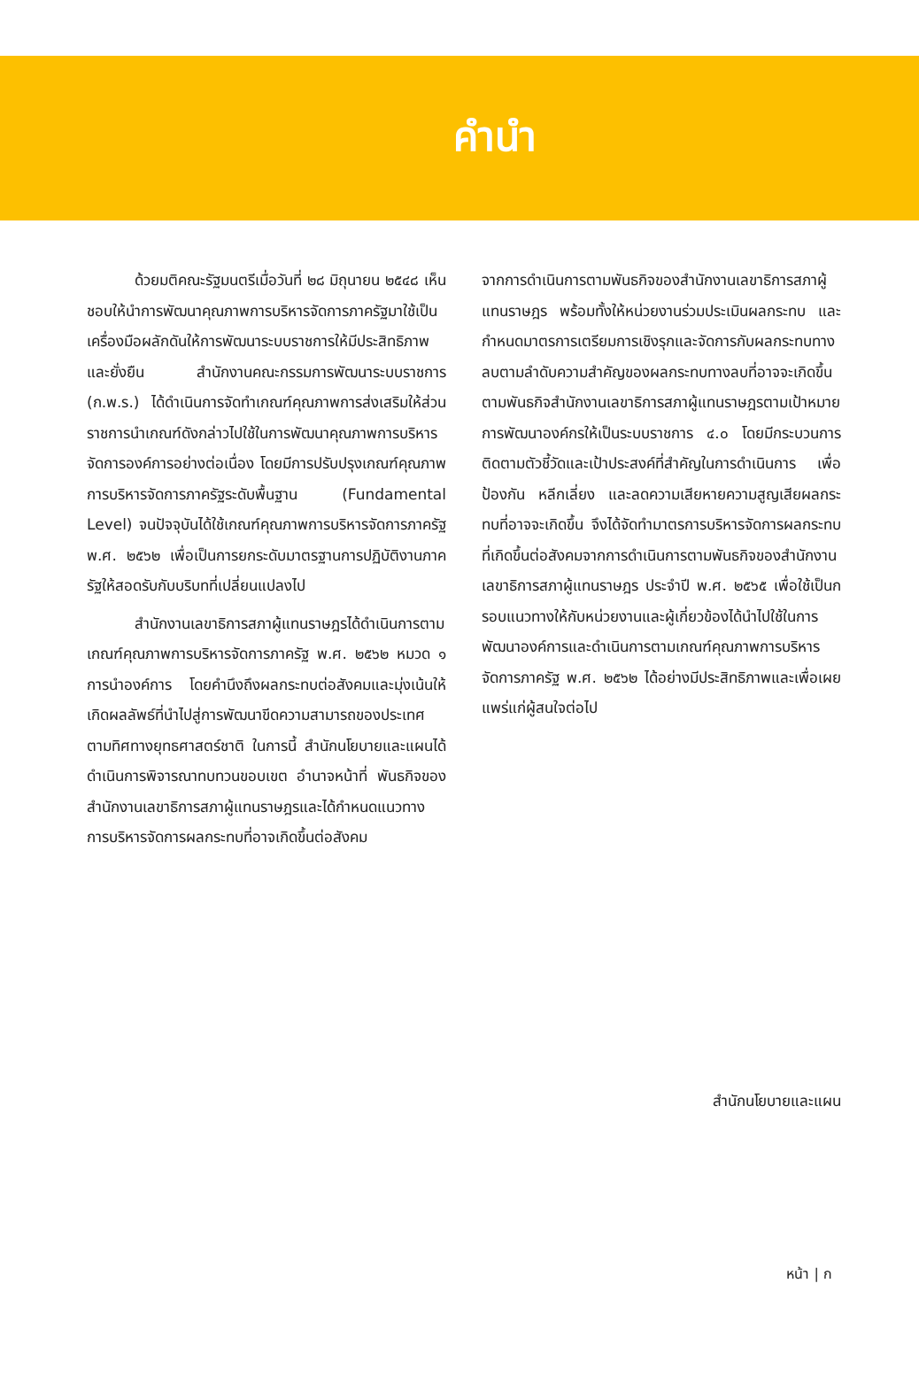คำนำ
ด้วยมติคณะรัฐมนตรีเมื่อวันที่ ๒๘ มิถุนายน ๒๕๔๘ เห็นชอบให้นำการพัฒนาคุณภาพการบริหารจัดการภาครัฐมาใช้เป็นเครื่องมือผลักดันให้การพัฒนาระบบราชการให้มีประสิทธิภาพและยั่งยืน สำนักงานคณะกรรมการพัฒนาระบบราชการ (ก.พ.ร.) ได้ดำเนินการจัดทำเกณฑ์คุณภาพการส่งเสริมให้ส่วนราชการนำเกณฑ์ดังกล่าวไปใช้ในการพัฒนาคุณภาพการบริหารจัดการองค์การอย่างต่อเนื่อง โดยมีการปรับปรุงเกณฑ์คุณภาพการบริหารจัดการภาครัฐระดับพื้นฐาน (Fundamental Level) จนปัจจุบันได้ใช้เกณฑ์คุณภาพการบริหารจัดการภาครัฐ พ.ศ. ๒๕๖๒ เพื่อเป็นการยกระดับมาตรฐานการปฏิบัติงานภาครัฐให้สอดรับกับบริบทที่เปลี่ยนแปลงไป
สำนักงานเลขาธิการสภาผู้แทนราษฎรได้ดำเนินการตามเกณฑ์คุณภาพการบริหารจัดการภาครัฐ พ.ศ. ๒๕๖๒ หมวด ๑ การนำองค์การ โดยคำนึงถึงผลกระทบต่อสังคมและมุ่งเน้นให้เกิดผลลัพธ์ที่นำไปสู่การพัฒนาขีดความสามารถของประเทศตามทิศทางยุทธศาสตร์ชาติ ในการนี้ สำนักนโยบายและแผนได้ดำเนินการพิจารณาทบทวนขอบเขต อำนาจหน้าที่ พันธกิจของสำนักงานเลขาธิการสภาผู้แทนราษฎรและได้กำหนดแนวทางการบริหารจัดการผลกระทบที่อาจเกิดขึ้นต่อสังคม
จากการดำเนินการตามพันธกิจของสำนักงานเลขาธิการสภาผู้แทนราษฎร พร้อมทั้งให้หน่วยงานร่วมประเมินผลกระทบ และกำหนดมาตรการเตรียมการเชิงรุกและจัดการกับผลกระทบทางลบตามลำดับความสำคัญของผลกระทบทางลบที่อาจจะเกิดขึ้นตามพันธกิจสำนักงานเลขาธิการสภาผู้แทนราษฎรตามเป้าหมายการพัฒนาองค์กรให้เป็นระบบราชการ ๔.๐ โดยมีกระบวนการติดตามตัวชี้วัดและเป้าประสงค์ที่สำคัญในการดำเนินการ เพื่อป้องกัน หลีกเลี่ยง และลดความเสียหายความสูญเสียผลกระทบที่อาจจะเกิดขึ้น จึงได้จัดทำมาตรการบริหารจัดการผลกระทบที่เกิดขึ้นต่อสังคมจากการดำเนินการตามพันธกิจของสำนักงานเลขาธิการสภาผู้แทนราษฎร ประจำปี พ.ศ. ๒๕๖๕ เพื่อใช้เป็นกรอบแนวทางให้กับหน่วยงานและผู้เกี่ยวข้องได้นำไปใช้ในการพัฒนาองค์การและดำเนินการตามเกณฑ์คุณภาพการบริหารจัดการภาครัฐ พ.ศ. ๒๕๖๒ ได้อย่างมีประสิทธิภาพและเพื่อเผยแพร่แก่ผู้สนใจต่อไป
สำนักนโยบายและแผน
หน้า | ก